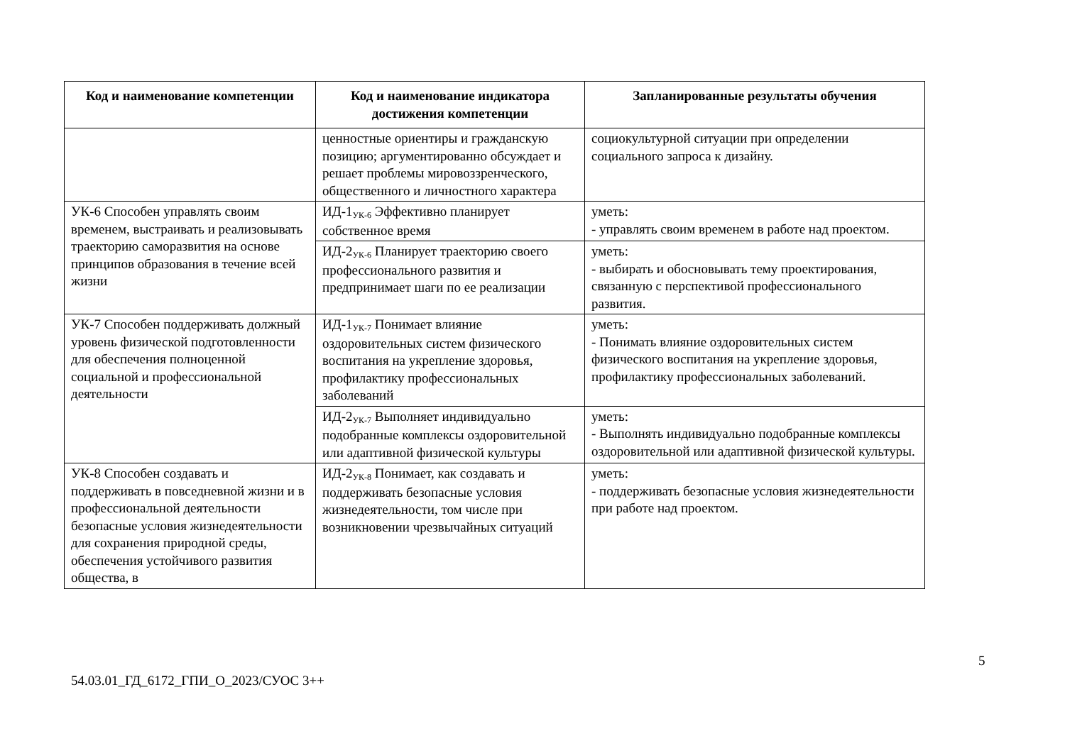| Код и наименование компетенции | Код и наименование индикатора достижения компетенции | Запланированные результаты обучения |
| --- | --- | --- |
| | ценностные ориентиры и гражданскую позицию; аргументированно обсуждает и решает проблемы мировоззренческого, общественного и личностного характера | социокультурной ситуации при определении социального запроса к дизайну. |
| УК-6 Способен управлять своим временем, выстраивать и реализовывать траекторию саморазвития на основе принципов образования в течение всей жизни | ИД-1<sub>УК-6</sub> Эффективно планирует собственное время | уметь: - управлять своим временем в работе над проектом. |
| | ИД-2<sub>УК-6</sub> Планирует траекторию своего профессионального развития и предпринимает шаги по ее реализации | уметь: - выбирать и обосновывать тему проектирования, связанную с перспективой профессионального развития. |
| УК-7 Способен поддерживать должный уровень физической подготовленности для обеспечения полноценной социальной и профессиональной деятельности | ИД-1<sub>УК-7</sub> Понимает влияние оздоровительных систем физического воспитания на укрепление здоровья, профилактику профессиональных заболеваний | уметь: - Понимать влияние оздоровительных систем физического воспитания на укрепление здоровья, профилактику профессиональных заболеваний. |
| | ИД-2<sub>УК-7</sub> Выполняет индивидуально подобранные комплексы оздоровительной или адаптивной физической культуры | уметь: - Выполнять индивидуально подобранные комплексы оздоровительной или адаптивной физической культуры. |
| УК-8 Способен создавать и поддерживать в повседневной жизни и в профессиональной деятельности безопасные условия жизнедеятельности для сохранения природной среды, обеспечения устойчивого развития общества, в | ИД-2<sub>УК-8</sub> Понимает, как создавать и поддерживать безопасные условия жизнедеятельности, том числе при возникновении чрезвычайных ситуаций | уметь: - поддерживать безопасные условия жизнедеятельности при работе над проектом. |
5
54.03.01_ГД_6172_ГПИ_О_2023/СУОС 3++